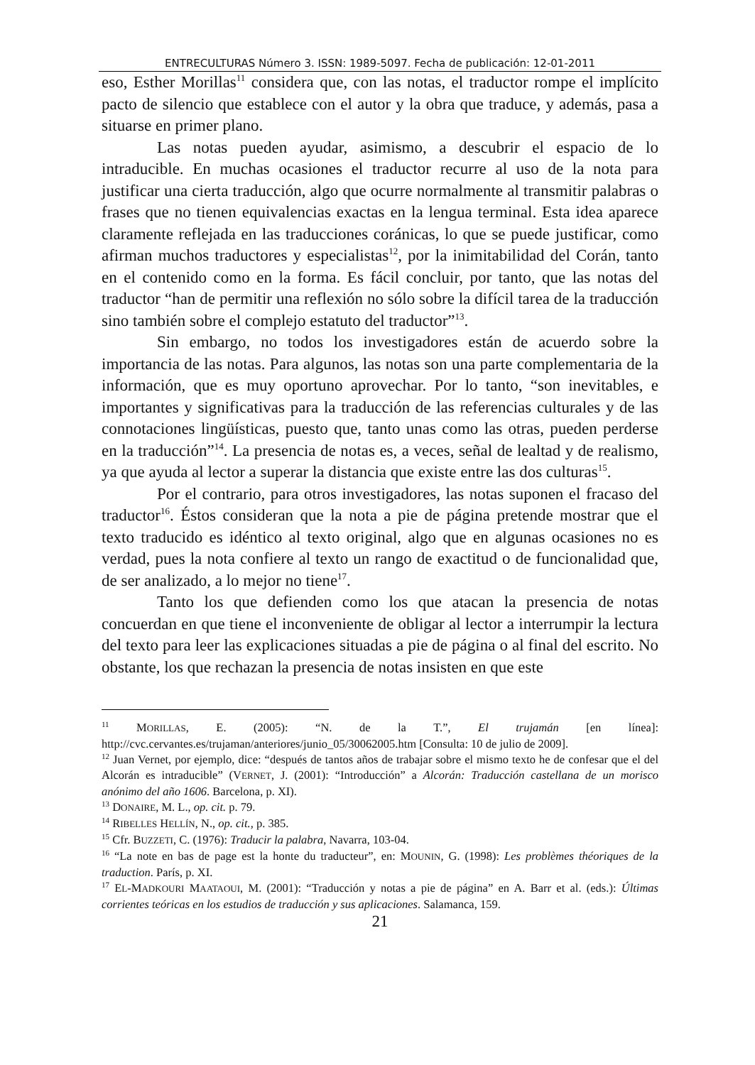ENTRECULTURAS Número 3. ISSN: 1989-5097. Fecha de publicación: 12-01-2011
eso, Esther Morillas<sup>11</sup> considera que, con las notas, el traductor rompe el implícito pacto de silencio que establece con el autor y la obra que traduce, y además, pasa a situarse en primer plano.
Las notas pueden ayudar, asimismo, a descubrir el espacio de lo intraducible. En muchas ocasiones el traductor recurre al uso de la nota para justificar una cierta traducción, algo que ocurre normalmente al transmitir palabras o frases que no tienen equivalencias exactas en la lengua terminal. Esta idea aparece claramente reflejada en las traducciones coránicas, lo que se puede justificar, como afirman muchos traductores y especialistas<sup>12</sup>, por la inimitabilidad del Corán, tanto en el contenido como en la forma. Es fácil concluir, por tanto, que las notas del traductor “han de permitir una reflexión no sólo sobre la difícil tarea de la traducción sino también sobre el complejo estatuto del traductor”<sup>13</sup>.
Sin embargo, no todos los investigadores están de acuerdo sobre la importancia de las notas. Para algunos, las notas son una parte complementaria de la información, que es muy oportuno aprovechar. Por lo tanto, “son inevitables, e importantes y significativas para la traducción de las referencias culturales y de las connotaciones lingüísticas, puesto que, tanto unas como las otras, pueden perderse en la traducción”<sup>14</sup>. La presencia de notas es, a veces, señal de lealtad y de realismo, ya que ayuda al lector a superar la distancia que existe entre las dos culturas<sup>15</sup>.
Por el contrario, para otros investigadores, las notas suponen el fracaso del traductor<sup>16</sup>. Éstos consideran que la nota a pie de página pretende mostrar que el texto traducido es idéntico al texto original, algo que en algunas ocasiones no es verdad, pues la nota confiere al texto un rango de exactitud o de funcionalidad que, de ser analizado, a lo mejor no tiene<sup>17</sup>.
Tanto los que defienden como los que atacan la presencia de notas concuerdan en que tiene el inconveniente de obligar al lector a interrumpir la lectura del texto para leer las explicaciones situadas a pie de página o al final del escrito. No obstante, los que rechazan la presencia de notas insisten en que este
<sup>11</sup> MORILLAS, E. (2005): “N. de la T.”, El trujamán [en línea]: http://cvc.cervantes.es/trujaman/anteriores/junio_05/30062005.htm [Consulta: 10 de julio de 2009].
<sup>12</sup> Juan Vernet, por ejemplo, dice: “después de tantos años de trabajar sobre el mismo texto he de confesar que el del Alcorán es intraducible” (VERNET, J. (2001): “Introducción” a Alcorán: Traducción castellana de un morisco anónimo del año 1606. Barcelona, p. XI).
<sup>13</sup> DONAIRE, M. L., op. cit. p. 79.
<sup>14</sup> RIBELLES HELLÍN, N., op. cit., p. 385.
<sup>15</sup> Cfr. BUZZETI, C. (1976): Traducir la palabra, Navarra, 103-04.
<sup>16</sup> “La note en bas de page est la honte du traducteur”, en: MOUNIN, G. (1998): Les problèmes théoriques de la traduction. París, p. XI.
<sup>17</sup> EL-MADKOURI MAATAOUI, M. (2001): “Traducción y notas a pie de página” en A. Barr et al. (eds.): Últimas corrientes teóricas en los estudios de traducción y sus aplicaciones. Salamanca, 159.
21